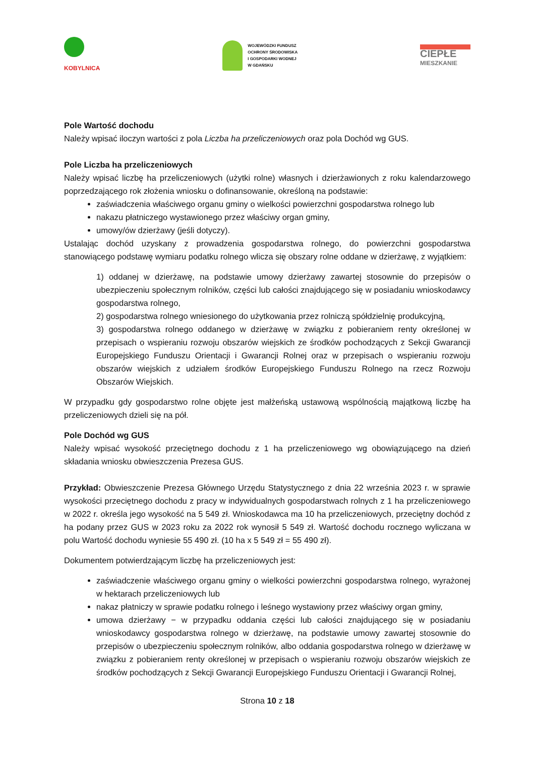KOBYLNICA
WOJEWÓDZKI FUNDUSZ
OCHRONY ŚRODOWISKA
I GOSPODARKI WODNEJ
W GDAŃSKU
CIEPŁE
MIESZKANIE
Pole Wartość dochodu
Należy wpisać iloczyn wartości z pola Liczba ha przeliczeniowych oraz pola Dochód wg GUS.
Pole Liczba ha przeliczeniowych
Należy wpisać liczbę ha przeliczeniowych (użytki rolne) własnych i dzierżawionych z roku kalendarzowego poprzedzającego rok złożenia wniosku o dofinansowanie, określoną na podstawie:
zaświadczenia właściwego organu gminy o wielkości powierzchni gospodarstwa rolnego lub
nakazu płatniczego wystawionego przez właściwy organ gminy,
umowy/ów dzierżawy (jeśli dotyczy).
Ustalając dochód uzyskany z prowadzenia gospodarstwa rolnego, do powierzchni gospodarstwa stanowiącego podstawę wymiaru podatku rolnego wlicza się obszary rolne oddane w dzierżawę, z wyjątkiem:
1) oddanej w dzierżawę, na podstawie umowy dzierżawy zawartej stosownie do przepisów o ubezpieczeniu społecznym rolników, części lub całości znajdującego się w posiadaniu wnioskodawcy gospodarstwa rolnego,
2) gospodarstwa rolnego wniesionego do użytkowania przez rolniczą spółdzielnię produkcyjną,
3) gospodarstwa rolnego oddanego w dzierżawę w związku z pobieraniem renty określonej w przepisach o wspieraniu rozwoju obszarów wiejskich ze środków pochodzących z Sekcji Gwarancji Europejskiego Funduszu Orientacji i Gwarancji Rolnej oraz w przepisach o wspieraniu rozwoju obszarów wiejskich z udziałem środków Europejskiego Funduszu Rolnego na rzecz Rozwoju Obszarów Wiejskich.
W przypadku gdy gospodarstwo rolne objęte jest małżeńską ustawową wspólnością majątkową liczbę ha przeliczeniowych dzieli się na pół.
Pole Dochód wg GUS
Należy wpisać wysokość przeciętnego dochodu z 1 ha przeliczeniowego wg obowiązującego na dzień składania wniosku obwieszczenia Prezesa GUS.
Przykład: Obwieszczenie Prezesa Głównego Urzędu Statystycznego z dnia 22 września 2023 r. w sprawie wysokości przeciętnego dochodu z pracy w indywidualnych gospodarstwach rolnych z 1 ha przeliczeniowego w 2022 r. określa jego wysokość na 5 549 zł. Wnioskodawca ma 10 ha przeliczeniowych, przeciętny dochód z ha podany przez GUS w 2023 roku za 2022 rok wynosił 5 549 zł. Wartość dochodu rocznego wyliczana w polu Wartość dochodu wyniesie 55 490 zł. (10 ha x 5 549 zł = 55 490 zł).
Dokumentem potwierdzającym liczbę ha przeliczeniowych jest:
zaświadczenie właściwego organu gminy o wielkości powierzchni gospodarstwa rolnego, wyrażonej w hektarach przeliczeniowych lub
nakaz płatniczy w sprawie podatku rolnego i leśnego wystawiony przez właściwy organ gminy,
umowa dzierżawy − w przypadku oddania części lub całości znajdującego się w posiadaniu wnioskodawcy gospodarstwa rolnego w dzierżawę, na podstawie umowy zawartej stosownie do przepisów o ubezpieczeniu społecznym rolników, albo oddania gospodarstwa rolnego w dzierżawę w związku z pobieraniem renty określonej w przepisach o wspieraniu rozwoju obszarów wiejskich ze środków pochodzących z Sekcji Gwarancji Europejskiego Funduszu Orientacji i Gwarancji Rolnej,
Strona 10 z 18